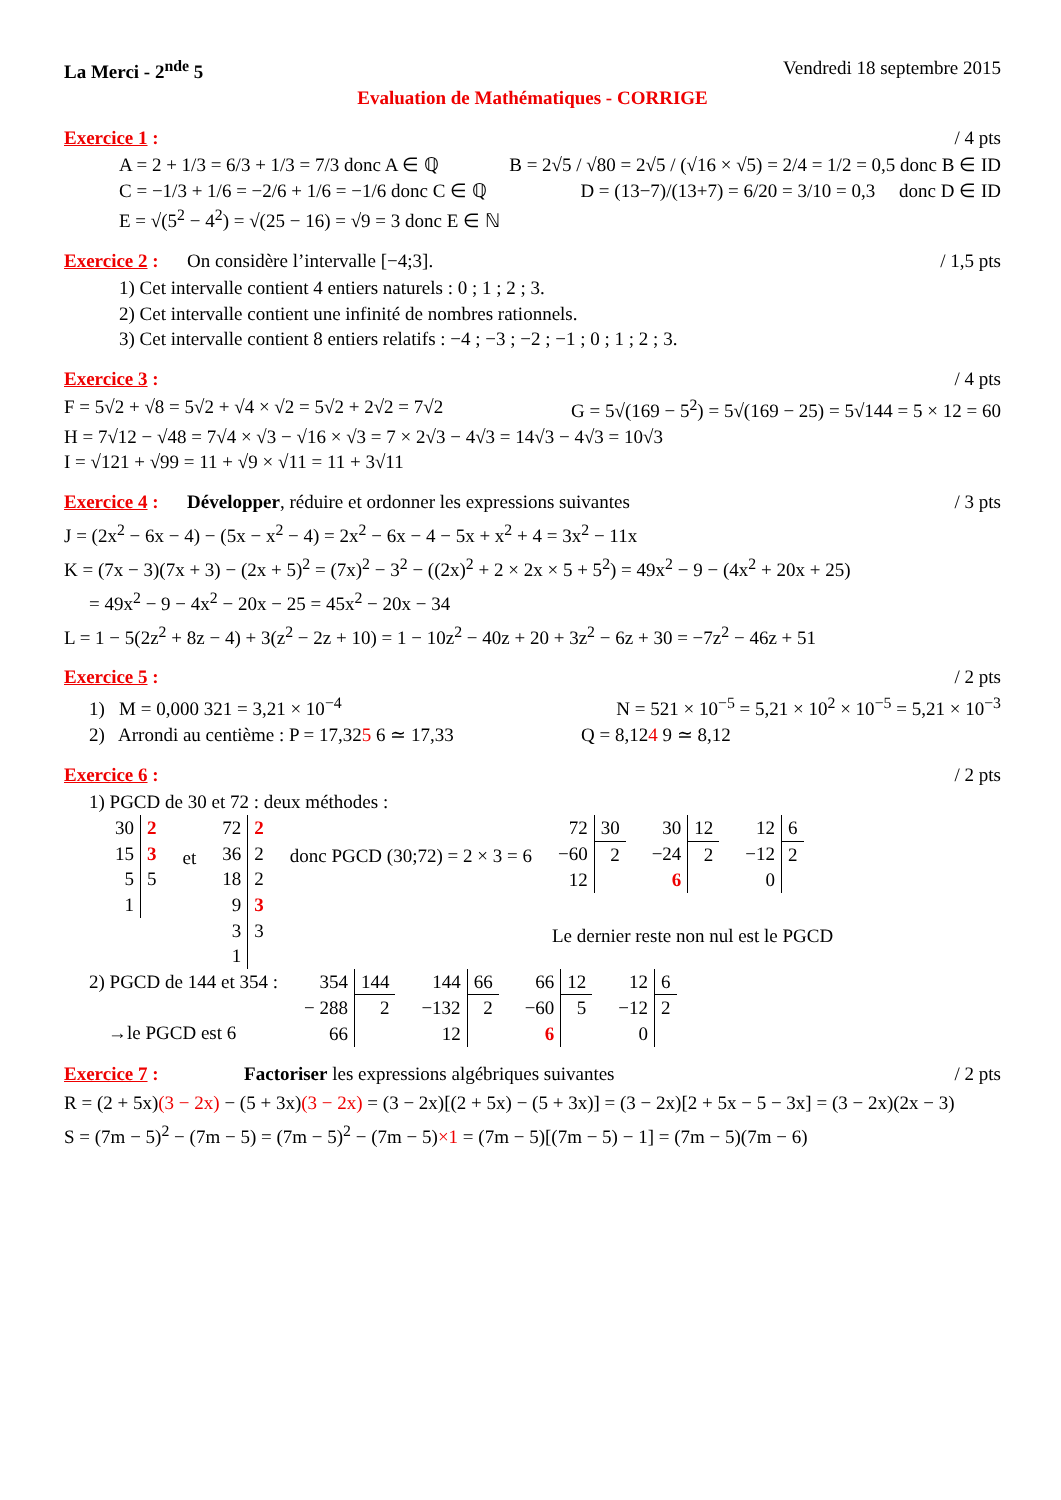La Merci - 2<sup>nde</sup> 5 Vendredi 18 septembre 2015
Evaluation de Mathématiques - CORRIGE
Exercice 1 : / 4 pts
A = 2 + 1/3 = 6/3 + 1/3 = 7/3 donc A ∈ ℚ B = 2√5 / √80 = 2√5 / (√16 × √5) = 2/4 = 1/2 = 0,5 donc B ∈ ID
C = −1/3 + 1/6 = −2/6 + 1/6 = −1/6 donc C ∈ ℚ D = (13−7)/(13+7) = 6/20 = 3/10 = 0,3 donc D ∈ ID
E = √(5<sup>2</sup> − 4<sup>2</sup>) = √(25 − 16) = √9 = 3 donc E ∈ ℕ
Exercice 2 : On considère l’intervalle [−4;3]. / 1,5 pts
1) Cet intervalle contient 4 entiers naturels : 0 ; 1 ; 2 ; 3.
2) Cet intervalle contient une infinité de nombres rationnels.
3) Cet intervalle contient 8 entiers relatifs : −4 ; −3 ; −2 ; −1 ; 0 ; 1 ; 2 ; 3.
Exercice 3 : / 4 pts
F = 5√2 + √8 = 5√2 + √4 × √2 = 5√2 + 2√2 = 7√2 G = 5√(169 − 5<sup>2</sup>) = 5√(169 − 25) = 5√144 = 5 × 12 = 60
H = 7√12 − √48 = 7√4 × √3 − √16 × √3 = 7 × 2√3 − 4√3 = 14√3 − 4√3 = 10√3
I = √121 + √99 = 11 + √9 × √11 = 11 + 3√11
Exercice 4 : Développer, réduire et ordonner les expressions suivantes / 3 pts
J = (2x<sup>2</sup> − 6x − 4) − (5x − x<sup>2</sup> − 4) = 2x<sup>2</sup> − 6x − 4 − 5x + x<sup>2</sup> + 4 = 3x<sup>2</sup> − 11x
K = (7x − 3)(7x + 3) − (2x + 5)<sup>2</sup> = (7x)<sup>2</sup> − 3<sup>2</sup> − ((2x)<sup>2</sup> + 2 × 2x × 5 + 5<sup>2</sup>) = 49x<sup>2</sup> − 9 − (4x<sup>2</sup> + 20x + 25)
= 49x<sup>2</sup> − 9 − 4x<sup>2</sup> − 20x − 25 = 45x<sup>2</sup> − 20x − 34
L = 1 − 5(2z<sup>2</sup> + 8z − 4) + 3(z<sup>2</sup> − 2z + 10) = 1 − 10z<sup>2</sup> − 40z + 20 + 3z<sup>2</sup> − 6z + 30 = −7z<sup>2</sup> − 46z + 51
Exercice 5 : / 2 pts
1) M = 0,000 321 = 3,21 × 10<sup>−4</sup> N = 521 × 10<sup>−5</sup> = 5,21 × 10<sup>2</sup> × 10<sup>−5</sup> = 5,21 × 10<sup>−3</sup>
2) Arrondi au centième : P = 17,325 6 ≃ 17,33 Q = 8,124 9 ≃ 8,12
Exercice 6 : / 2 pts
1) PGCD de 30 et 72 : deux méthodes :
| 30 | 2 |
| 15 | 3 |
| 5 | 5 |
| 1 | |
et
| 72 | 2 |
| 36 | 2 |
| 18 | 2 |
| 9 | 3 |
| 3 | 3 |
| 1 | |
donc PGCD (30;72) = 2 × 3 = 6
| 72 | 30 |
| −60 | 2 |
| 12 | |
| 30 | 12 |
| −24 | 2 |
| 6 | |
| 12 | 6 |
| −12 | 2 |
| 0 | |
Le dernier reste non nul est le PGCD
2) PGCD de 144 et 354 :
→le PGCD est 6
| 354 | 144 |
| − 288 | 2 |
| 66 | |
| 144 | 66 |
| −132 | 2 |
| 12 | |
| 66 | 12 |
| −60 | 5 |
| 6 | |
| 12 | 6 |
| −12 | 2 |
| 0 | |
Exercice 7 : Factoriser les expressions algébriques suivantes / 2 pts
R = (2 + 5x)(3 − 2x) − (5 + 3x)(3 − 2x) = (3 − 2x)[(2 + 5x) − (5 + 3x)] = (3 − 2x)[2 + 5x − 5 − 3x] = (3 − 2x)(2x − 3)
S = (7m − 5)<sup>2</sup> − (7m − 5) = (7m − 5)<sup>2</sup> − (7m − 5)×1 = (7m − 5)[(7m − 5) − 1] = (7m − 5)(7m − 6)